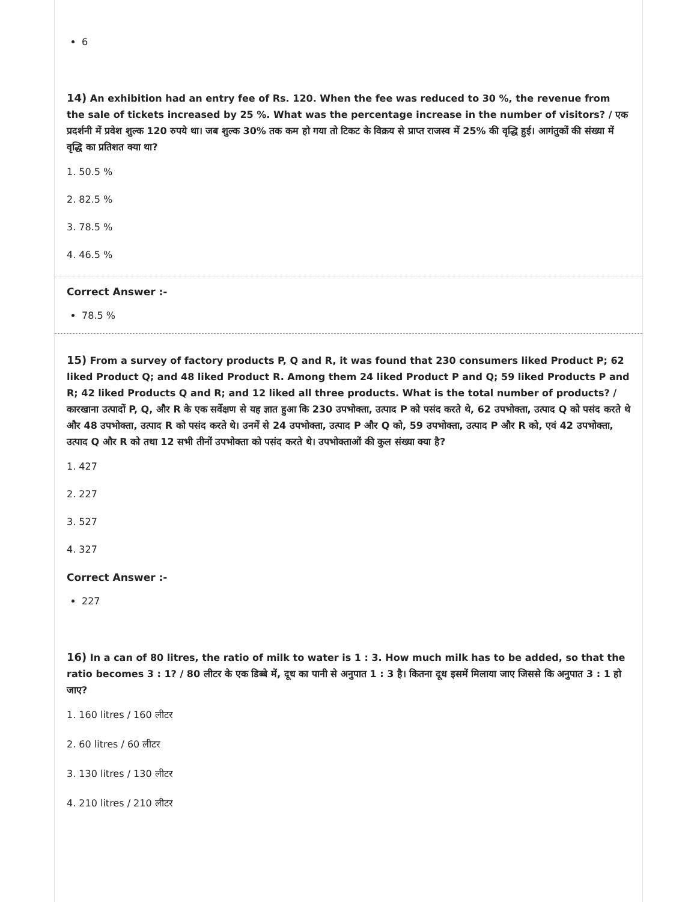6
14) An exhibition had an entry fee of Rs. 120. When the fee was reduced to 30 %, the revenue from the sale of tickets increased by 25 %. What was the percentage increase in the number of visitors? / एक प्रदर्शनी में प्रवेश शुल्क 120 रुपये था। जब शुल्क 30% तक कम हो गया तो टिकट के विक्रय से प्राप्त राजस्व में 25% की वृद्धि हुई। आगंतुकों की संख्या में वृद्धि का प्रतिशत क्या था?
1. 50.5 %
2. 82.5 %
3. 78.5 %
4. 46.5 %
Correct Answer :-
78.5 %
15) From a survey of factory products P, Q and R, it was found that 230 consumers liked Product P; 62 liked Product Q; and 48 liked Product R. Among them 24 liked Product P and Q; 59 liked Products P and R; 42 liked Products Q and R; and 12 liked all three products. What is the total number of products? / कारखाना उत्पादों P, Q, और R के एक सर्वेक्षण से यह ज्ञात हुआ कि 230 उपभोक्ता, उत्पाद P को पसंद करते थे, 62 उपभोक्ता, उत्पाद Q को पसंद करते थे और 48 उपभोक्ता, उत्पाद R को पसंद करते थे। उनमें से 24 उपभोक्ता, उत्पाद P और Q को, 59 उपभोक्ता, उत्पाद P और R को, एवं 42 उपभोक्ता, उत्पाद Q और R को तथा 12 सभी तीनों उपभोक्ता को पसंद करते थे। उपभोक्ताओं की कुल संख्या क्या है?
1. 427
2. 227
3. 527
4. 327
Correct Answer :-
227
16) In a can of 80 litres, the ratio of milk to water is 1 : 3. How much milk has to be added, so that the ratio becomes 3 : 1? / 80 लीटर के एक डिब्बे में, दूध का पानी से अनुपात 1 : 3 है। कितना दूध इसमें मिलाया जाए जिससे कि अनुपात 3 : 1 हो जाए?
1. 160 litres / 160 लीटर
2. 60 litres / 60 लीटर
3. 130 litres / 130 लीटर
4. 210 litres / 210 लीटर